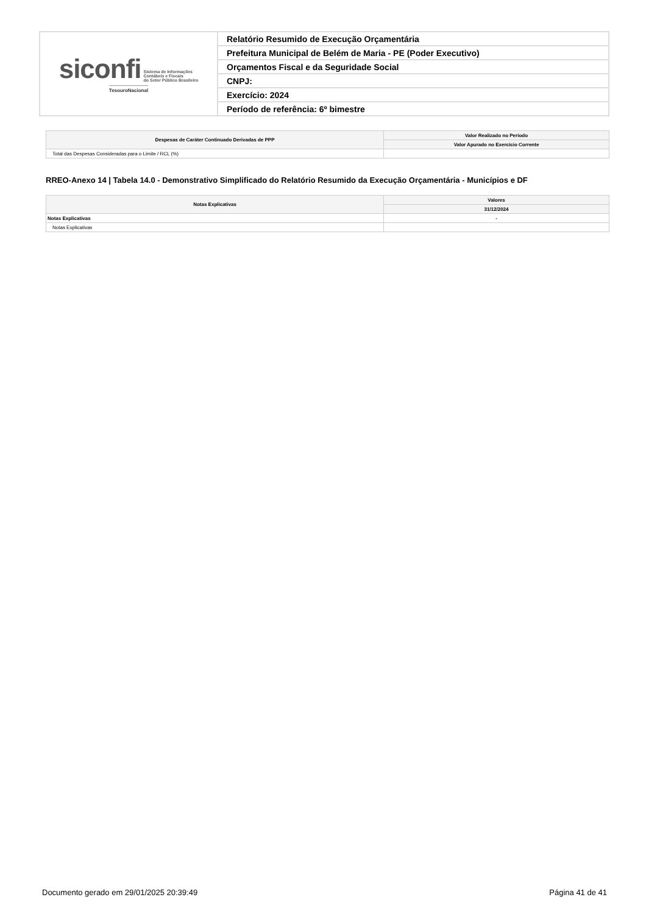| siconfi Sistema de Informações Contábeis e Fiscais do Setor Público Brasileiro TesouroNacional | Relatório Resumido de Execução Orçamentária |
| | Prefeitura Municipal de Belém de Maria - PE (Poder Executivo) |
| | Orçamentos Fiscal e da Seguridade Social |
| | CNPJ: |
| | Exercício: 2024 |
| | Período de referência: 6º bimestre |
| Despesas de Caráter Continuado Derivadas de PPP | Valor Realizado no Período |
| --- | --- |
| | Valor Apurado no Exercício Corrente |
| Total das Despesas Consideradas para o Limite / RCL (%) | |
RREO-Anexo 14 | Tabela 14.0 - Demonstrativo Simplificado do Relatório Resumido da Execução Orçamentária - Municípios e DF
| Notas Explicativas | Valores |
| --- | --- |
| | 31/12/2024 |
| Notas Explicativas | - |
| Notas Explicativas | |
Documento gerado em 29/01/2025 20:39:49 Página 41 de 41